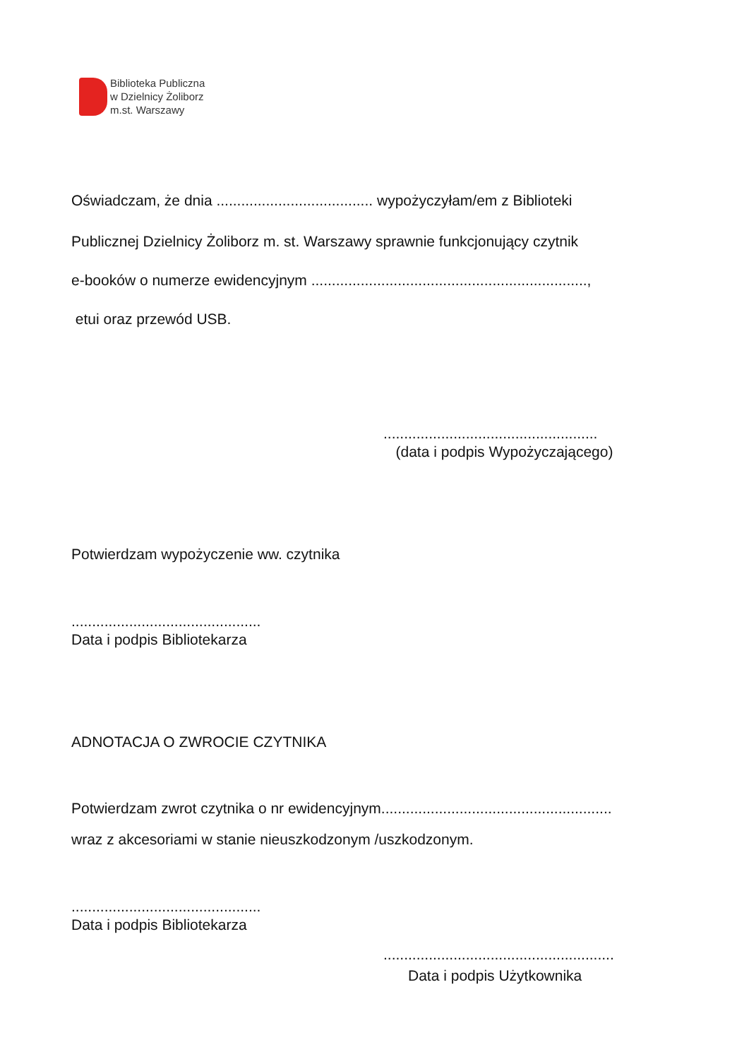Biblioteka Publiczna
w Dzielnicy Żoliborz
m.st. Warszawy
Oświadczam, że dnia ...................................... wypożyczyłam/em z Biblioteki
Publicznej Dzielnicy Żoliborz m. st. Warszawy sprawnie funkcjonujący czytnik
e-booków o numerze ewidencyjnym ...................................................................,
etui oraz przewód USB.
....................................................
(data i podpis Wypożyczającego)
Potwierdzam wypożyczenie ww. czytnika
..............................................
Data i podpis Bibliotekarza
ADNOTACJA O ZWROCIE CZYTNIKA
Potwierdzam zwrot czytnika o nr ewidencyjnym........................................................
wraz z akcesoriami w stanie nieuszkodzonym /uszkodzonym.
..............................................
Data i podpis Bibliotekarza
........................................................
Data i podpis Użytkownika